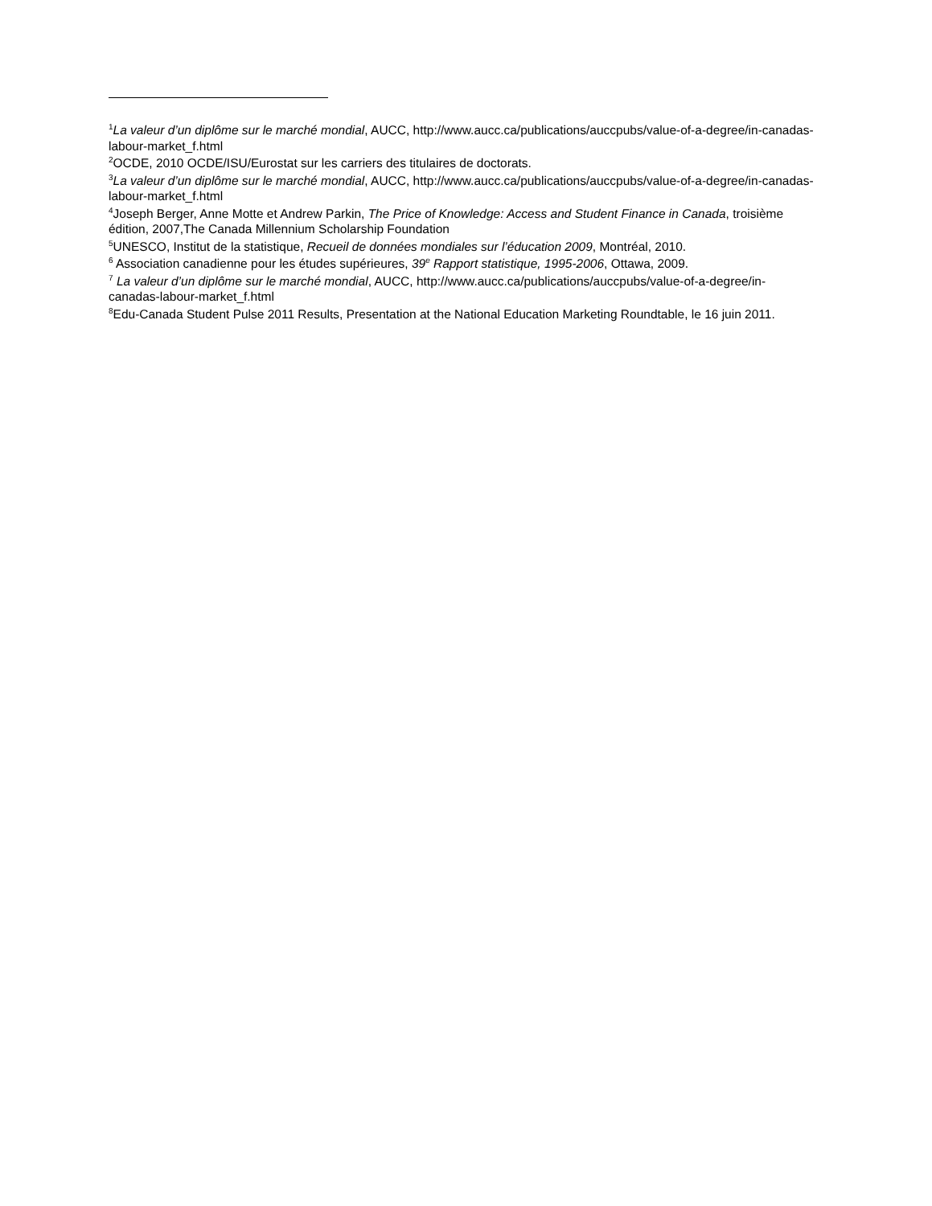<sup>1</sup> La valeur d’un diplôme sur le marché mondial, AUCC, http://www.aucc.ca/publications/auccpubs/value-of-a-degree/in-canadas-labour-market_f.html
<sup>2</sup> OCDE, 2010 OCDE/ISU/Eurostat sur les carriers des titulaires de doctorats.
<sup>3</sup> La valeur d’un diplôme sur le marché mondial, AUCC, http://www.aucc.ca/publications/auccpubs/value-of-a-degree/in-canadas-labour-market_f.html
<sup>4</sup> Joseph Berger, Anne Motte et Andrew Parkin, The Price of Knowledge: Access and Student Finance in Canada, troisième édition, 2007,The Canada Millennium Scholarship Foundation
<sup>5</sup> UNESCO, Institut de la statistique, Recueil de données mondiales sur l’éducation 2009, Montréal, 2010.
<sup>6</sup> Association canadienne pour les études supérieures, 39<sup>e</sup> Rapport statistique, 1995-2006, Ottawa, 2009.
<sup>7</sup> La valeur d’un diplôme sur le marché mondial, AUCC, http://www.aucc.ca/publications/auccpubs/value-of-a-degree/in-canadas-labour-market_f.html
<sup>8</sup> Edu-Canada Student Pulse 2011 Results, Presentation at the National Education Marketing Roundtable, le 16 juin 2011.